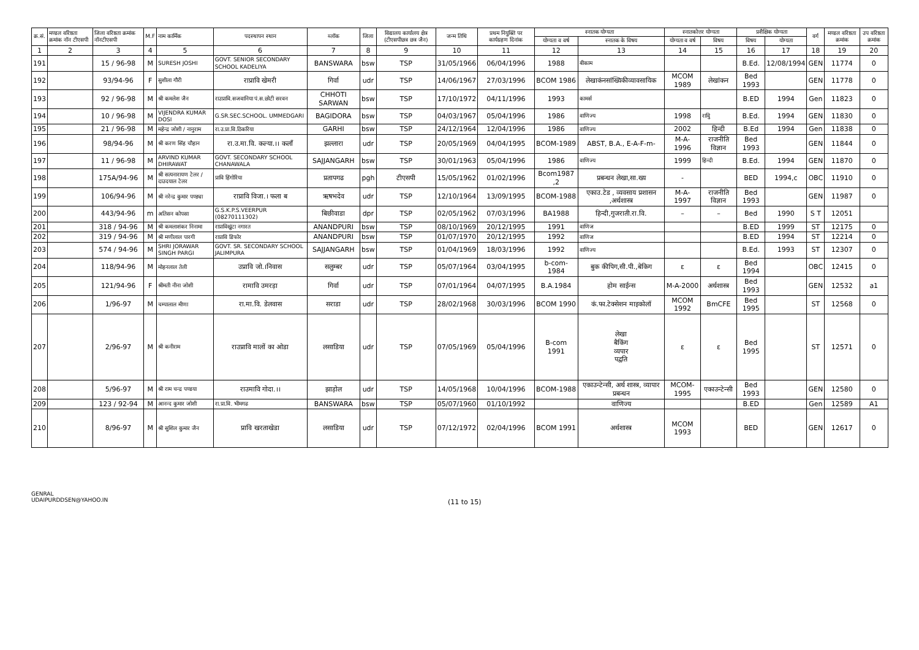| क्र.सं. | मण्डल वरिष्ठता क्रमांक नॉन टीएसपी | जिला वरिष्ठता क्रमांक नॉनटीएसपी | M.F | नाम कार्मिक | पदस्थापन स्थान | ब्लॉक | जिला | विद्यालय कार्यालय क्षेत्र (टीएसपीछत्र छत्र जैन) | जन्म तिथि | प्रथम नियुक्ति पर कार्यग्रहण दिनांक | स्नातक योग्यता | | स्नातकोत्तर योग्यता | | प्रशैक्षिक योग्यता | | वर्ग | मण्डल वरिष्ठता क्रमांक | उप वरिष्ठता क्रमांक |
| --- | --- | --- | --- | --- | --- | --- | --- | --- | --- | --- | --- | --- | --- | --- | --- | --- | --- | --- | --- |
| | | | | | | | | | | | योग्यता व वर्ष | स्नातक के विषय | योग्यता व वर्ष | विषय | विषय | योग्यता | | | |
| 1 | 2 | 3 | 4 | 5 | 6 | 7 | 8 | 9 | 10 | 11 | 12 | 13 | 14 | 15 | 16 | 17 | 18 | 19 | 20 |
| 191 | | 15 / 96-98 | M | SURESH JOSHI | GOVT. SENIOR SECONDARY SCHOOL KADELIYA | BANSWARA | bsw | TSP | 31/05/1966 | 06/04/1996 | 1988 | बीकाम | | | B.Ed. | 12/08/1994 | GEN | 11774 | 0 |
| 192 | | 93/94-96 | F | सुशीला गौरी | राप्रावि खेमरी | गिर्वा | udr | TSP | 14/06/1967 | 27/03/1996 | BCOM 1986 | लेखाकंनसांख्यिकीव्यावसायिक | MCOM 1989 | लेखांकन | Bed 1993 | | GEN | 11778 | 0 |
| 193 | | 92 / 96-98 | M | श्री कमलेश जैन | राउप्रावि.सजवानिया पं.स.छोटी सरवन | CHHOTI SARWAN | bsw | TSP | 17/10/1972 | 04/11/1996 | 1993 | कामर्स | | | B.ED | 1994 | Gen | 11823 | 0 |
| 194 | | 10 / 96-98 | M | VIJENDRA KUMAR DOSI | G.SR.SEC.SCHOOL. UMMEDGARI | BAGIDORA | bsw | TSP | 04/03/1967 | 05/04/1996 | 1986 | वाणिज्य | 1998 | राविु | B.Ed. | 1994 | GEN | 11830 | 0 |
| 195 | | 21 / 96-98 | M | महेन्द्र जोशी / नानुराम | रा.उ.प्रा.वि.ठिकरिया | GARHI | bsw | TSP | 24/12/1964 | 12/04/1996 | 1986 | वाणिज्य | 2002 | हिन्दी | B.Ed | 1994 | Gen | 11838 | 0 |
| 196 | | 98/94-96 | M | श्री करण सिंह चौहान | रा.उ.मा.वि. कल्या.।। कलाँ | झल्लारा | udr | TSP | 20/05/1969 | 04/04/1995 | BCOM-1989 | ABST, B.A., E-A-F-m- | M-A- 1996 | राजनीति विज्ञान | Bed 1993 | | GEN | 11844 | 0 |
| 197 | | 11 / 96-98 | M | ARVIND KUMAR DHIRAWAT | GOVT. SECONDARY SCHOOL CHANAWALA | SAJJANGARH | bsw | TSP | 30/01/1963 | 05/04/1996 | 1986 | वाणिज्य | 1999 | हिन्दी | B.Ed. | 1994 | GEN | 11870 | 0 |
| 198 | | 175A/94-96 | M | श्री सत्यनारायण टेलर / दाउदयाल टेलर | प्रावि हिंगोरिया | प्रतापगढ | pgh | टीएसपी | 15/05/1962 | 01/02/1996 | Bcom1987 ,2 | प्रबन्धन लेखा,सा.ख्य | - | | BED | 1994,c | OBC | 11910 | 0 |
| 199 | | 106/94-96 | M | श्री नरेन्द्र कुमार पण्ड्या | राप्रावि विजा.। फला ब | ऋषभदेव | udr | TSP | 12/10/1964 | 13/09/1995 | BCOM-1988 | एकाउ.टेड , व्यवसाय प्रशासन ,अर्थशास्त्र | M-A- 1997 | राजनीति विज्ञान | Bed 1993 | | GEN | 11987 | 0 |
| 200 | | 443/94-96 | m | अतिसन कोपसा | G.S.K.P.S.VEERPUR (08270111302) | बिछीवाडा | dpr | TSP | 02/05/1962 | 07/03/1996 | BA1988 | हिन्दी,गुजराती.रा.वि. | – | – | Bed | 1990 | S T | 12051 | |
| 201 | | 318 / 94-96 | M | श्री कमलाशंकर निनामा | राप्राविखुंटा नगारत | ANANDPURI | bsw | TSP | 08/10/1969 | 20/12/1995 | 1991 | वाणिज | | | B.ED | 1999 | ST | 12175 | 0 |
| 202 | | 319 / 94-96 | M | श्री मणीलाल पारगी | राप्रावि डिफोर | ANANDPURI | bsw | TSP | 01/07/1970 | 20/12/1995 | 1992 | वाणिज | | | B.ED | 1994 | ST | 12214 | 0 |
| 203 | | 574 / 94-96 | M | SHRI JORAWAR SINGH PARGI | GOVT. SR. SECONDARY SCHOOL JALIMPURA | SAJJANGARH | bsw | TSP | 01/04/1969 | 18/03/1996 | 1992 | वाणिज्य | | | B.Ed. | 1993 | ST | 12307 | 0 |
| 204 | | 118/94-96 | M | मोहनलाल तेली | उप्रावि जो.।निवास | सलुम्बर | udr | TSP | 05/07/1964 | 03/04/1995 | b-com-1984 | बुक कीपिग,सी.पी.,बेकिग | ε | ε | Bed 1994 | | OBC | 12415 | 0 |
| 205 | | 121/94-96 | F | श्रीमती नीना जोशी | रामावि उमरड़ा | गिर्वा | udr | TSP | 07/01/1964 | 04/07/1995 | B.A.1984 | होम साईन्स | M-A-2000 | अर्थशास्त्र | Bed 1993 | | GEN | 12532 | a1 |
| 206 | | 1/96-97 | M | चम्पालाल मीणा | रा.मा.वि. डेलवास | सराडा | udr | TSP | 28/02/1968 | 30/03/1996 | BCOM 1990 | कं.फा.टेक्सेशन माइकोलॉ | MCOM 1992 | BmCFE | Bed 1995 | | ST | 12568 | 0 |
| 207 | | 2/96-97 | M | श्री कनीराम | राउप्रावि मालों का ओडा | लसाडिया | udr | TSP | 07/05/1969 | 05/04/1996 | B-com 1991 | लेखा बैकिंग व्यपार पद्वति | ε | ε | Bed 1995 | | ST | 12571 | 0 |
| 208 | | 5/96-97 | M | श्री राम चन्द्र पण्डया | राउमावि गोदा.।। | झाड़ोल | udr | TSP | 14/05/1968 | 10/04/1996 | BCOM-1988 | एकाउन्टेन्सी, अर्थ शास्त्र, व्यापार प्रबन्धन | MCOM-1995 | एकाउन्टेन्सी | Bed 1993 | | GEN | 12580 | 0 |
| 209 | | 123 / 92-94 | M | आनन्द कुमार जोशी | रा.प्रा.वि. भीमगढ | BANSWARA | bsw | TSP | 05/07/1960 | 01/10/1992 | | वाणिज्य | | | B.ED | | Gen | 12589 | A1 |
| 210 | | 8/96-97 | M | श्री सुशिल कुमार जैन | प्रावि खरताखेडा | लसाडिया | udr | TSP | 07/12/1972 | 02/04/1996 | BCOM 1991 | अर्थशास्त्र | MCOM 1993 | | BED | | GEN | 12617 | 0 |
GENRAL
UDAIPURDDSEN@YAHOO.IN
(11 to 15)